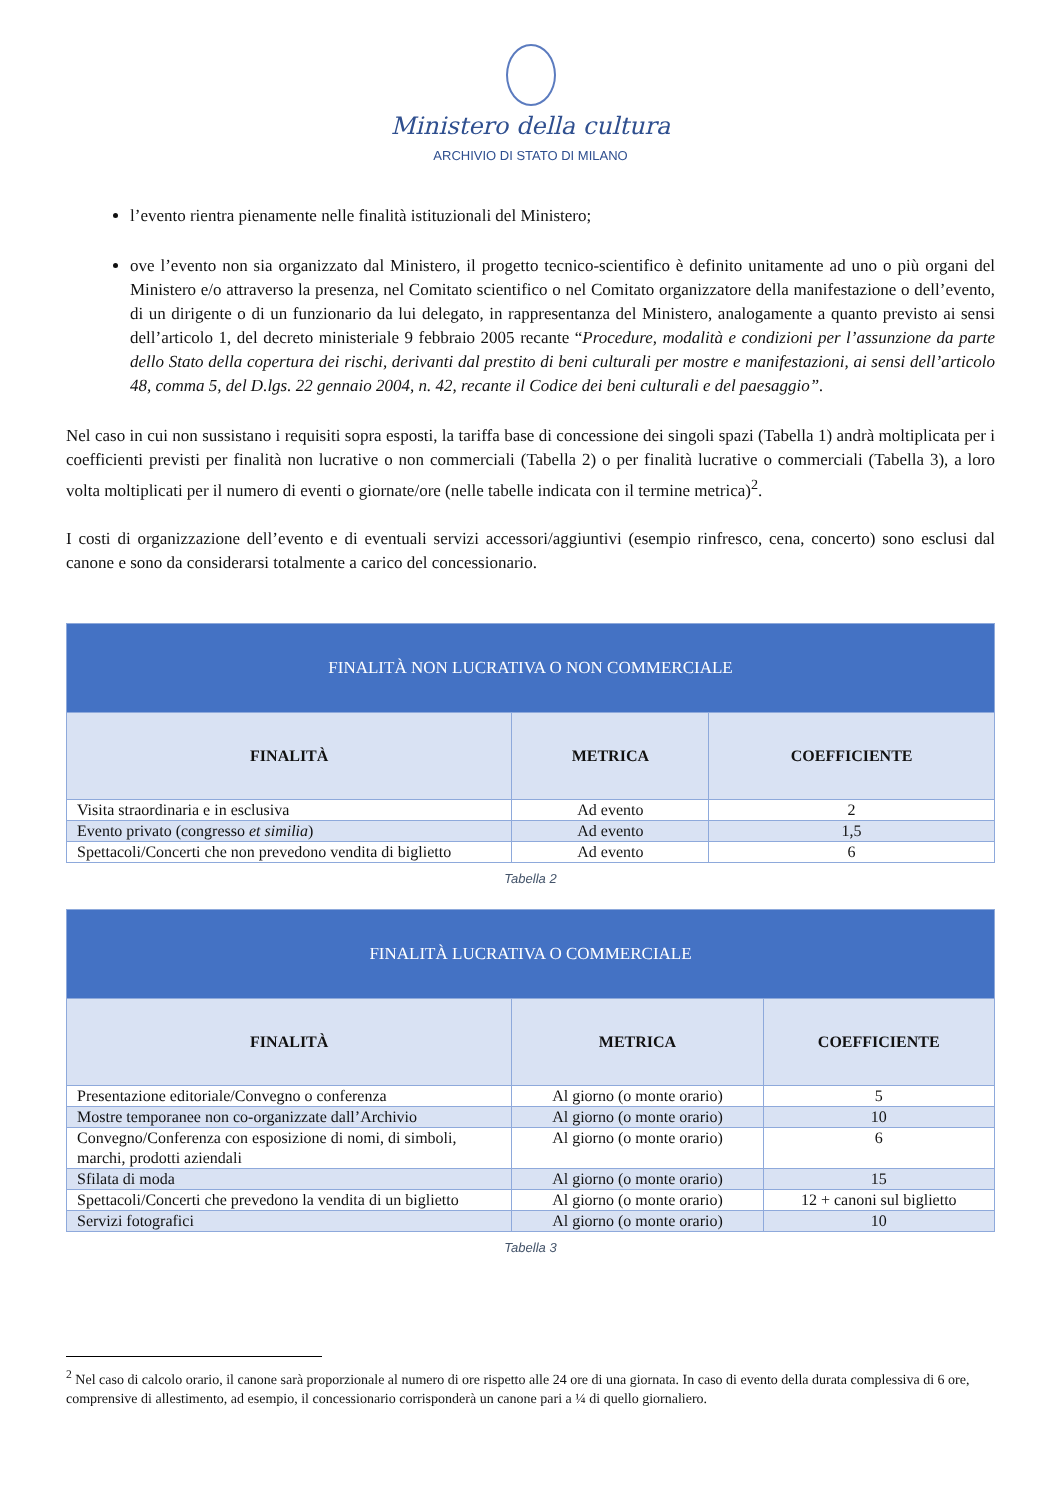Ministero della cultura
ARCHIVIO DI STATO DI MILANO
l’evento rientra pienamente nelle finalità istituzionali del Ministero;
ove l’evento non sia organizzato dal Ministero, il progetto tecnico-scientifico è definito unitamente ad uno o più organi del Ministero e/o attraverso la presenza, nel Comitato scientifico o nel Comitato organizzatore della manifestazione o dell’evento, di un dirigente o di un funzionario da lui delegato, in rappresentanza del Ministero, analogamente a quanto previsto ai sensi dell’articolo 1, del decreto ministeriale 9 febbraio 2005 recante “Procedure, modalità e condizioni per l’assunzione da parte dello Stato della copertura dei rischi, derivanti dal prestito di beni culturali per mostre e manifestazioni, ai sensi dell’articolo 48, comma 5, del D.lgs. 22 gennaio 2004, n. 42, recante il Codice dei beni culturali e del paesaggio”.
Nel caso in cui non sussistano i requisiti sopra esposti, la tariffa base di concessione dei singoli spazi (Tabella 1) andrà moltiplicata per i coefficienti previsti per finalità non lucrative o non commerciali (Tabella 2) o per finalità lucrative o commerciali (Tabella 3), a loro volta moltiplicati per il numero di eventi o giornate/ore (nelle tabelle indicata con il termine metrica)<sup>2</sup>.
I costi di organizzazione dell’evento e di eventuali servizi accessori/aggiuntivi (esempio rinfresco, cena, concerto) sono esclusi dal canone e sono da considerarsi totalmente a carico del concessionario.
| FINALITÀ NON LUCRATIVA O NON COMMERCIALE | | |
| --- | --- | --- |
| FINALITÀ | METRICA | COEFFICIENTE |
| Visita straordinaria e in esclusiva | Ad evento | 2 |
| Evento privato (congresso et similia ) | Ad evento | 1,5 |
| Spettacoli/Concerti che non prevedono vendita di biglietto | Ad evento | 6 |
Tabella 2
| FINALITÀ LUCRATIVA O COMMERCIALE | | |
| --- | --- | --- |
| FINALITÀ | METRICA | COEFFICIENTE |
| Presentazione editoriale/Convegno o conferenza | Al giorno (o monte orario) | 5 |
| Mostre temporanee non co-organizzate dall’Archivio | Al giorno (o monte orario) | 10 |
| Convegno/Conferenza con esposizione di nomi, di simboli, marchi, prodotti aziendali | Al giorno (o monte orario) | 6 |
| Sfilata di moda | Al giorno (o monte orario) | 15 |
| Spettacoli/Concerti che prevedono la vendita di un biglietto | Al giorno (o monte orario) | 12 + canoni sul biglietto |
| Servizi fotografici | Al giorno (o monte orario) | 10 |
Tabella 3
<sup>2</sup> Nel caso di calcolo orario, il canone sarà proporzionale al numero di ore rispetto alle 24 ore di una giornata. In caso di evento della durata complessiva di 6 ore, comprensive di allestimento, ad esempio, il concessionario corrisponderà un canone pari a ¼ di quello giornaliero.